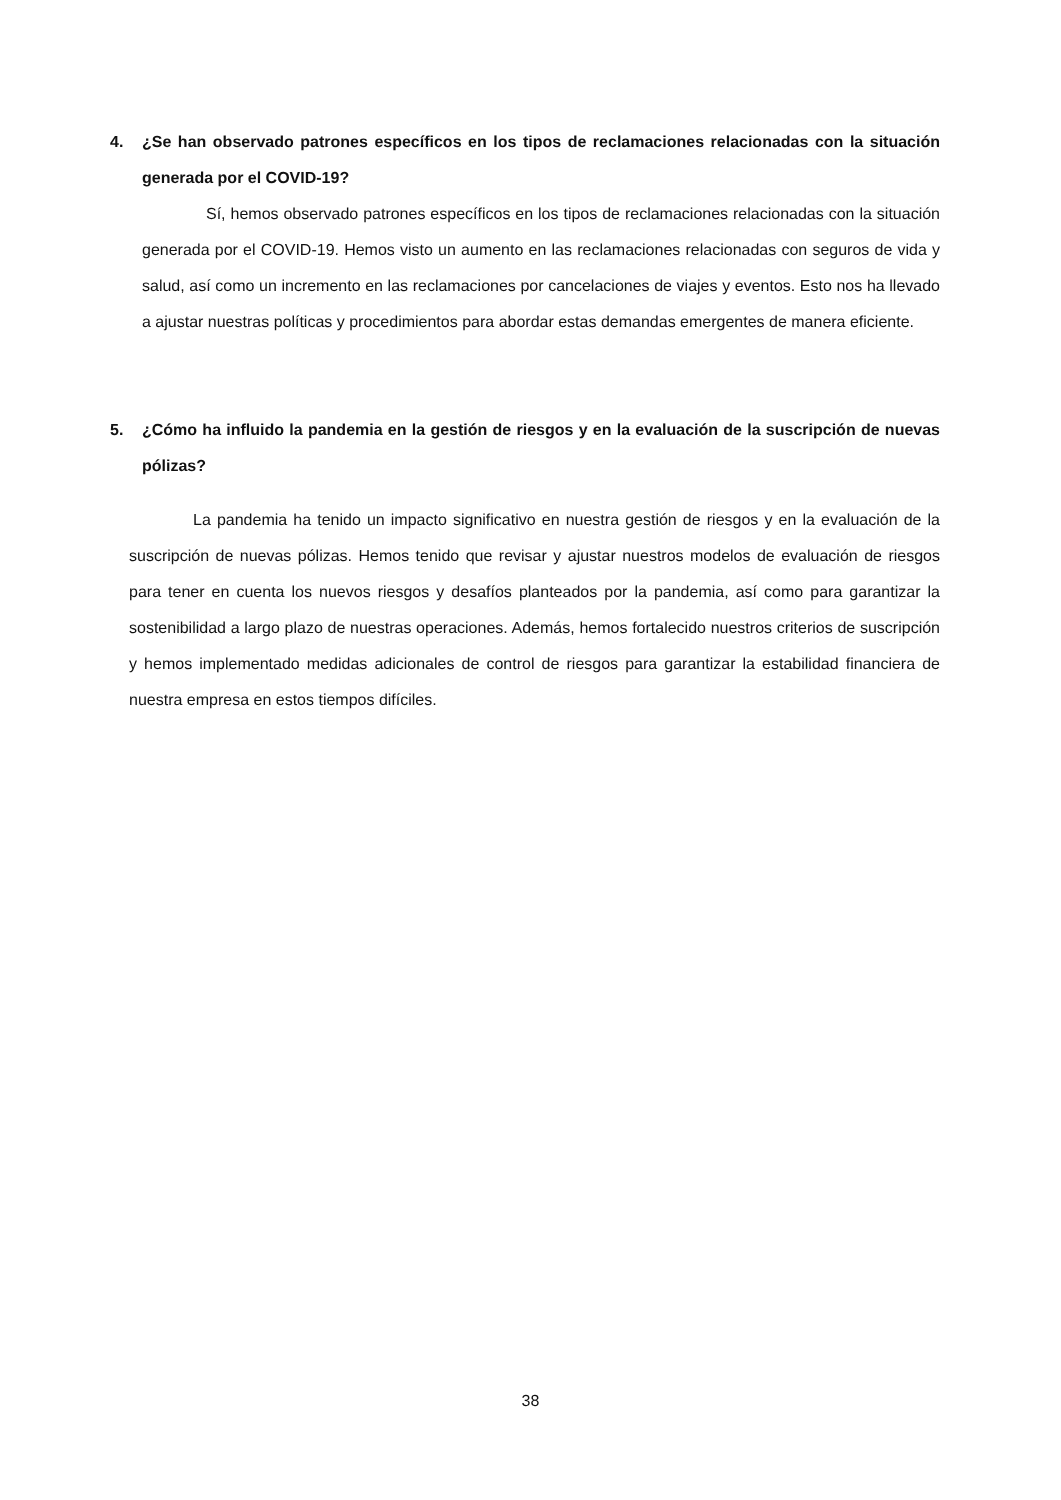4.
¿Se han observado patrones específicos en los tipos de reclamaciones relacionadas con la situación generada por el COVID-19?
Sí, hemos observado patrones específicos en los tipos de reclamaciones relacionadas con la situación generada por el COVID-19. Hemos visto un aumento en las reclamaciones relacionadas con seguros de vida y salud, así como un incremento en las reclamaciones por cancelaciones de viajes y eventos. Esto nos ha llevado a ajustar nuestras políticas y procedimientos para abordar estas demandas emergentes de manera eficiente.
5.
¿Cómo ha influido la pandemia en la gestión de riesgos y en la evaluación de la suscripción de nuevas pólizas?
La pandemia ha tenido un impacto significativo en nuestra gestión de riesgos y en la evaluación de la suscripción de nuevas pólizas. Hemos tenido que revisar y ajustar nuestros modelos de evaluación de riesgos para tener en cuenta los nuevos riesgos y desafíos planteados por la pandemia, así como para garantizar la sostenibilidad a largo plazo de nuestras operaciones. Además, hemos fortalecido nuestros criterios de suscripción y hemos implementado medidas adicionales de control de riesgos para garantizar la estabilidad financiera de nuestra empresa en estos tiempos difíciles.
38